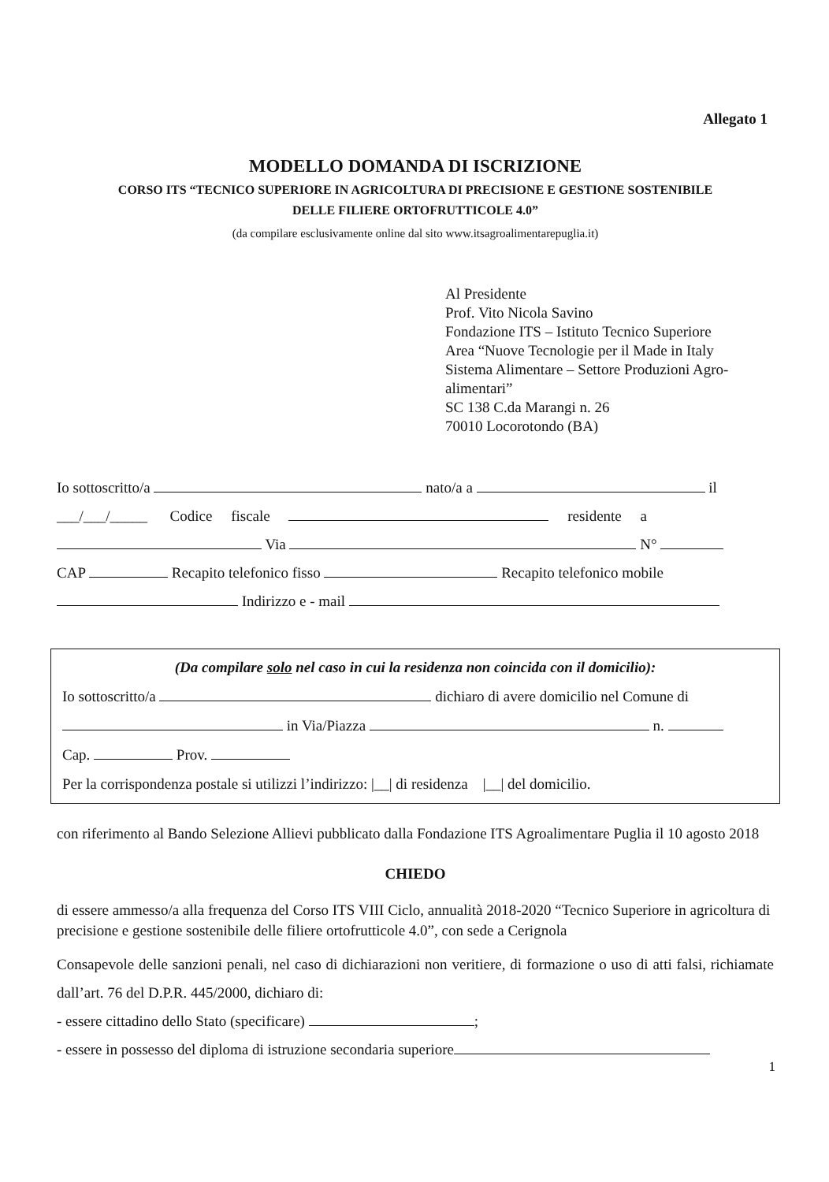Allegato 1
MODELLO DOMANDA DI ISCRIZIONE
CORSO ITS “TECNICO SUPERIORE IN AGRICOLTURA DI PRECISIONE E GESTIONE SOSTENIBILE
DELLE FILIERE ORTOFRUTTICOLE 4.0”
(da compilare esclusivamente online dal sito www.itsagroalimentarepuglia.it)
Al Presidente
Prof. Vito Nicola Savino
Fondazione ITS – Istituto Tecnico Superiore
Area “Nuove Tecnologie per il Made in Italy
Sistema Alimentare – Settore Produzioni Agro-
alimentari”
SC 138 C.da Marangi n. 26
70010 Locorotondo (BA)
Io sottoscritto/a nato/a a il
___/___/_____ Codice fiscale residente a
Via N°
CAP Recapito telefonico fisso Recapito telefonico mobile
Indirizzo e - mail
(Da compilare solo nel caso in cui la residenza non coincida con il domicilio):
Io sottoscritto/a dichiaro di avere domicilio nel Comune di
in Via/Piazza n.
Cap. Prov.
Per la corrispondenza postale si utilizzi l’indirizzo: |__| di residenza |__| del domicilio.
con riferimento al Bando Selezione Allievi pubblicato dalla Fondazione ITS Agroalimentare Puglia il 10 agosto 2018
CHIEDO
di essere ammesso/a alla frequenza del Corso ITS VIII Ciclo, annualità 2018-2020 “Tecnico Superiore in agricoltura di precisione e gestione sostenibile delle filiere ortofrutticole 4.0”, con sede a Cerignola
Consapevole delle sanzioni penali, nel caso di dichiarazioni non veritiere, di formazione o uso di atti falsi, richiamate dall’art. 76 del D.P.R. 445/2000, dichiaro di:
- essere cittadino dello Stato (specificare) ;
- essere in possesso del diploma di istruzione secondaria superiore
1